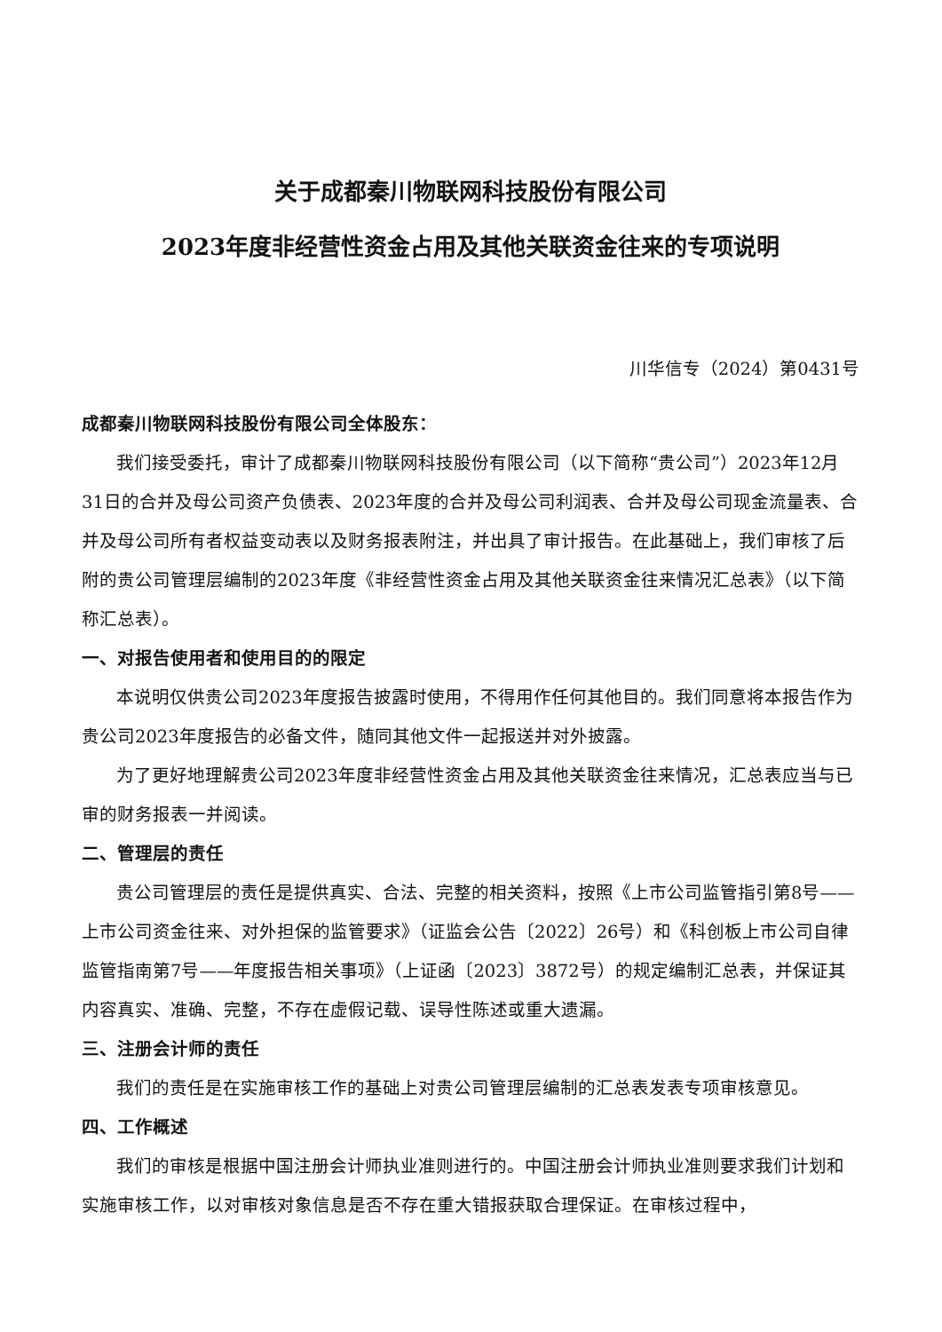关于成都秦川物联网科技股份有限公司
2023年度非经营性资金占用及其他关联资金往来的专项说明
川华信专（2024）第0431号
成都秦川物联网科技股份有限公司全体股东：
我们接受委托，审计了成都秦川物联网科技股份有限公司（以下简称“贵公司”）2023年12月31日的合并及母公司资产负债表、2023年度的合并及母公司利润表、合并及母公司现金流量表、合并及母公司所有者权益变动表以及财务报表附注，并出具了审计报告。在此基础上，我们审核了后附的贵公司管理层编制的2023年度《非经营性资金占用及其他关联资金往来情况汇总表》（以下简称汇总表）。
一、对报告使用者和使用目的的限定
本说明仅供贵公司2023年度报告披露时使用，不得用作任何其他目的。我们同意将本报告作为贵公司2023年度报告的必备文件，随同其他文件一起报送并对外披露。
为了更好地理解贵公司2023年度非经营性资金占用及其他关联资金往来情况，汇总表应当与已审的财务报表一并阅读。
二、管理层的责任
贵公司管理层的责任是提供真实、合法、完整的相关资料，按照《上市公司监管指引第8号——上市公司资金往来、对外担保的监管要求》（证监会公告〔2022〕26号）和《科创板上市公司自律监管指南第7号——年度报告相关事项》（上证函〔2023〕3872号）的规定编制汇总表，并保证其内容真实、准确、完整，不存在虚假记载、误导性陈述或重大遗漏。
三、注册会计师的责任
我们的责任是在实施审核工作的基础上对贵公司管理层编制的汇总表发表专项审核意见。
四、工作概述
我们的审核是根据中国注册会计师执业准则进行的。中国注册会计师执业准则要求我们计划和实施审核工作，以对审核对象信息是否不存在重大错报获取合理保证。在审核过程中，